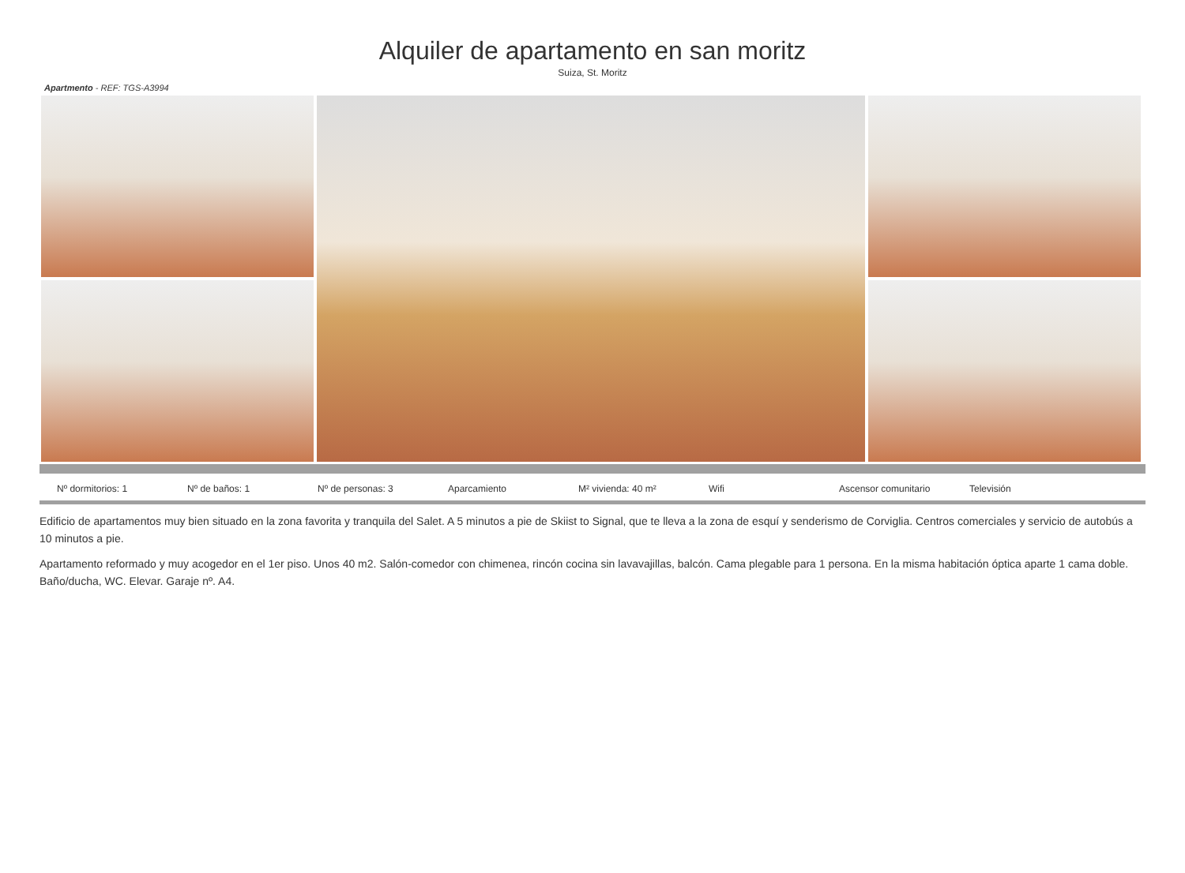Alquiler de apartamento en san moritz
Suiza, St. Moritz
Apartmento - REF: TGS-A3994
Nº dormitorios: 1 Nº de baños: 1 Nº de personas: 3 Aparcamiento M² vivienda: 40 m² Wifi Ascensor comunitario Televisión
Edificio de apartamentos muy bien situado en la zona favorita y tranquila del Salet. A 5 minutos a pie de Skiist to Signal, que te lleva a la zona de esquí y senderismo de Corviglia. Centros comerciales y servicio de autobús a 10 minutos a pie.
Apartamento reformado y muy acogedor en el 1er piso. Unos 40 m2. Salón-comedor con chimenea, rincón cocina sin lavavajillas, balcón. Cama plegable para 1 persona. En la misma habitación óptica aparte 1 cama doble. Baño/ducha, WC. Elevar. Garaje nº. A4.